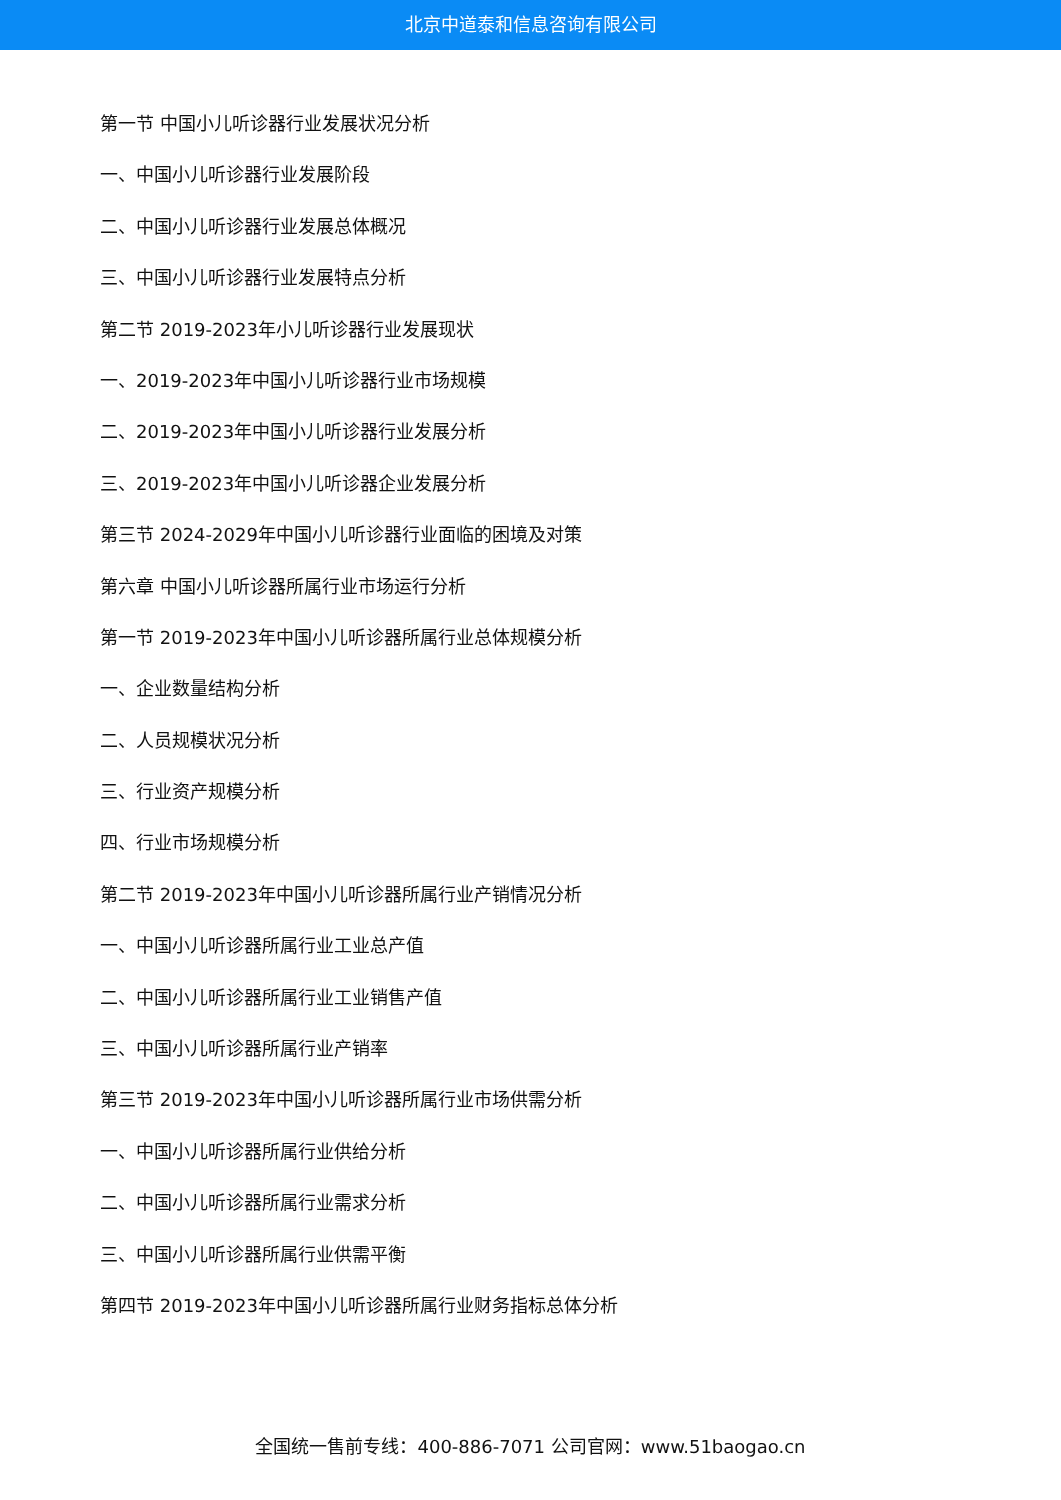北京中道泰和信息咨询有限公司
第一节 中国小儿听诊器行业发展状况分析
一、中国小儿听诊器行业发展阶段
二、中国小儿听诊器行业发展总体概况
三、中国小儿听诊器行业发展特点分析
第二节 2019-2023年小儿听诊器行业发展现状
一、2019-2023年中国小儿听诊器行业市场规模
二、2019-2023年中国小儿听诊器行业发展分析
三、2019-2023年中国小儿听诊器企业发展分析
第三节 2024-2029年中国小儿听诊器行业面临的困境及对策
第六章 中国小儿听诊器所属行业市场运行分析
第一节 2019-2023年中国小儿听诊器所属行业总体规模分析
一、企业数量结构分析
二、人员规模状况分析
三、行业资产规模分析
四、行业市场规模分析
第二节 2019-2023年中国小儿听诊器所属行业产销情况分析
一、中国小儿听诊器所属行业工业总产值
二、中国小儿听诊器所属行业工业销售产值
三、中国小儿听诊器所属行业产销率
第三节 2019-2023年中国小儿听诊器所属行业市场供需分析
一、中国小儿听诊器所属行业供给分析
二、中国小儿听诊器所属行业需求分析
三、中国小儿听诊器所属行业供需平衡
第四节 2019-2023年中国小儿听诊器所属行业财务指标总体分析
全国统一售前专线：400-886-7071 公司官网：www.51baogao.cn